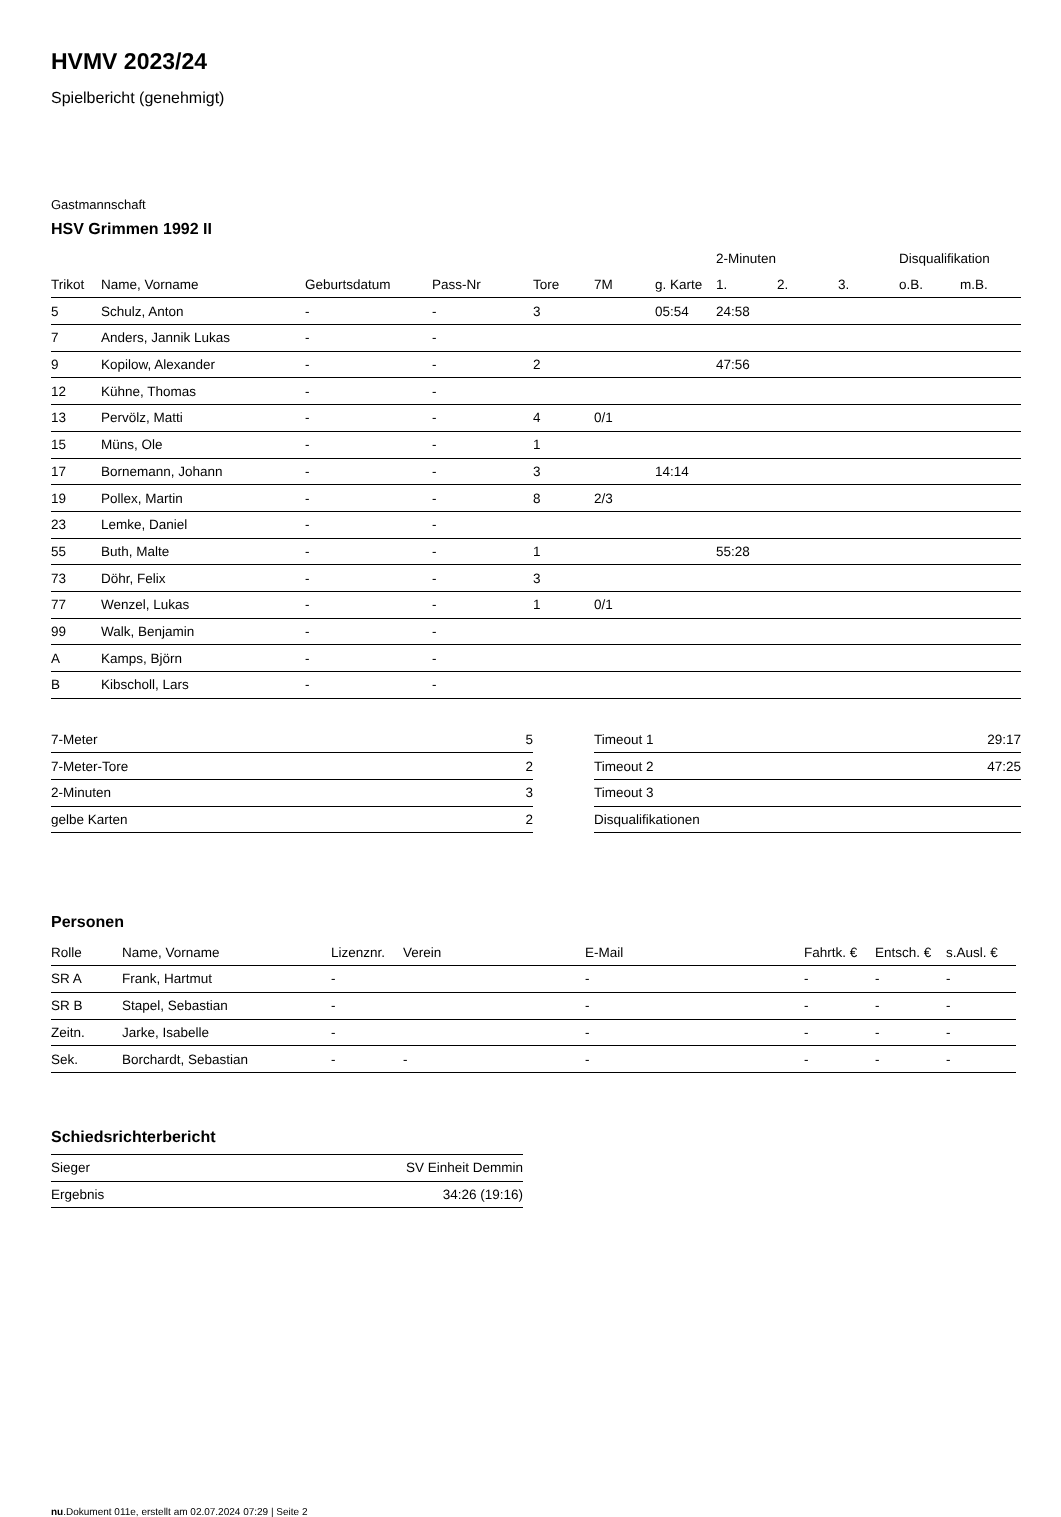HVMV 2023/24
Spielbericht (genehmigt)
Gastmannschaft
HSV Grimmen 1992 II
| | | | | | | | 2-Minuten | | | Disqualifikation | |
| --- | --- | --- | --- | --- | --- | --- | --- | --- | --- | --- | --- |
| Trikot | Name, Vorname | Geburtsdatum | Pass-Nr | Tore | 7M | g. Karte | 1. | 2. | 3. | o.B. | m.B. |
| 5 | Schulz, Anton | - | - | 3 | | 05:54 | 24:58 | | | | |
| 7 | Anders, Jannik Lukas | - | - | | | | | | | | |
| 9 | Kopilow, Alexander | - | - | 2 | | | 47:56 | | | | |
| 12 | Kühne, Thomas | - | - | | | | | | | | |
| 13 | Pervölz, Matti | - | - | 4 | 0/1 | | | | | | |
| 15 | Müns, Ole | - | - | 1 | | | | | | | |
| 17 | Bornemann, Johann | - | - | 3 | | 14:14 | | | | | |
| 19 | Pollex, Martin | - | - | 8 | 2/3 | | | | | | |
| 23 | Lemke, Daniel | - | - | | | | | | | | |
| 55 | Buth, Malte | - | - | 1 | | | 55:28 | | | | |
| 73 | Döhr, Felix | - | - | 3 | | | | | | | |
| 77 | Wenzel, Lukas | - | - | 1 | 0/1 | | | | | | |
| 99 | Walk, Benjamin | - | - | | | | | | | | |
| A | Kamps, Björn | - | - | | | | | | | | |
| B | Kibscholl, Lars | - | - | | | | | | | | |
| 7-Meter | 5 |
| 7-Meter-Tore | 2 |
| 2-Minuten | 3 |
| gelbe Karten | 2 |
| Timeout 1 | 29:17 |
| Timeout 2 | 47:25 |
| Timeout 3 | |
| Disqualifikationen | |
Personen
| Rolle | Name, Vorname | Lizenznr. | Verein | E-Mail | Fahrtk. € | Entsch. € | s.Ausl. € |
| --- | --- | --- | --- | --- | --- | --- | --- |
| SR A | Frank, Hartmut | - | | - | - | - | - |
| SR B | Stapel, Sebastian | - | | - | - | - | - |
| Zeitn. | Jarke, Isabelle | - | | - | - | - | - |
| Sek. | Borchardt, Sebastian | - | - | - | - | - | - |
Schiedsrichterbericht
| Sieger | SV Einheit Demmin |
| Ergebnis | 34:26 (19:16) |
nu.Dokument 011e, erstellt am 02.07.2024 07:29 | Seite 2